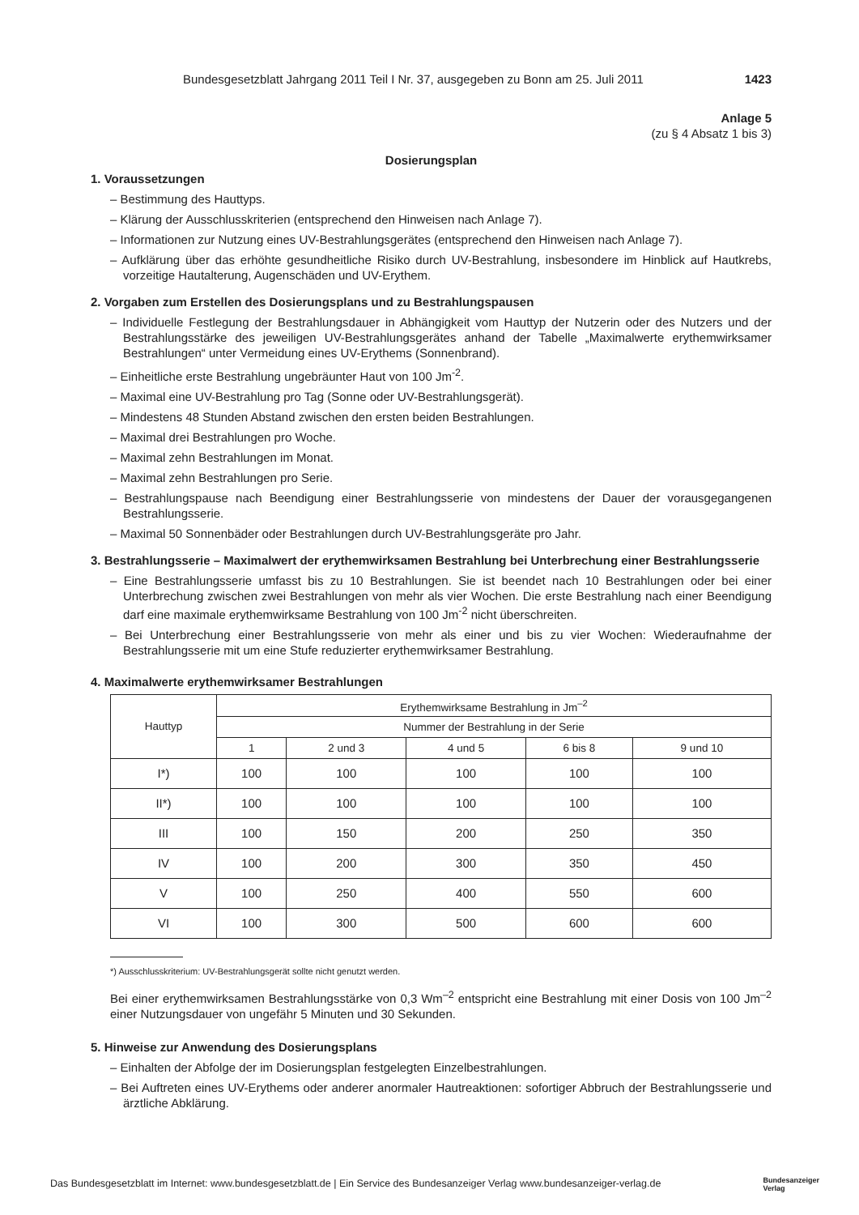Bundesgesetzblatt Jahrgang 2011 Teil I Nr. 37, ausgegeben zu Bonn am 25. Juli 2011 1423
Anlage 5
(zu § 4 Absatz 1 bis 3)
Dosierungsplan
1. Voraussetzungen
– Bestimmung des Hauttyps.
– Klärung der Ausschlusskriterien (entsprechend den Hinweisen nach Anlage 7).
– Informationen zur Nutzung eines UV-Bestrahlungsgerätes (entsprechend den Hinweisen nach Anlage 7).
– Aufklärung über das erhöhte gesundheitliche Risiko durch UV-Bestrahlung, insbesondere im Hinblick auf Hautkrebs, vorzeitige Hautalterung, Augenschäden und UV-Erythem.
2. Vorgaben zum Erstellen des Dosierungsplans und zu Bestrahlungspausen
– Individuelle Festlegung der Bestrahlungsdauer in Abhängigkeit vom Hauttyp der Nutzerin oder des Nutzers und der Bestrahlungsstärke des jeweiligen UV-Bestrahlungsgerätes anhand der Tabelle „Maximalwerte erythemwirksamer Bestrahlungen“ unter Vermeidung eines UV-Erythems (Sonnenbrand).
– Einheitliche erste Bestrahlung ungebräunter Haut von 100 Jm<sup>-2</sup>.
– Maximal eine UV-Bestrahlung pro Tag (Sonne oder UV-Bestrahlungsgerät).
– Mindestens 48 Stunden Abstand zwischen den ersten beiden Bestrahlungen.
– Maximal drei Bestrahlungen pro Woche.
– Maximal zehn Bestrahlungen im Monat.
– Maximal zehn Bestrahlungen pro Serie.
– Bestrahlungspause nach Beendigung einer Bestrahlungsserie von mindestens der Dauer der vorausgegangenen Bestrahlungsserie.
– Maximal 50 Sonnenbäder oder Bestrahlungen durch UV-Bestrahlungsgeräte pro Jahr.
3. Bestrahlungsserie – Maximalwert der erythemwirksamen Bestrahlung bei Unterbrechung einer Bestrahlungsserie
– Eine Bestrahlungsserie umfasst bis zu 10 Bestrahlungen. Sie ist beendet nach 10 Bestrahlungen oder bei einer Unterbrechung zwischen zwei Bestrahlungen von mehr als vier Wochen. Die erste Bestrahlung nach einer Beendigung darf eine maximale erythemwirksame Bestrahlung von 100 Jm<sup>-2</sup> nicht überschreiten.
– Bei Unterbrechung einer Bestrahlungsserie von mehr als einer und bis zu vier Wochen: Wiederaufnahme der Bestrahlungsserie mit um eine Stufe reduzierter erythemwirksamer Bestrahlung.
4. Maximalwerte erythemwirksamer Bestrahlungen
| Hauttyp | Erythemwirksame Bestrahlung in Jm<sup>–2</sup> | | | | |
| --- | --- | --- | --- | --- | --- |
| | Nummer der Bestrahlung in der Serie | | | | |
| | 1 | 2 und 3 | 4 und 5 | 6 bis 8 | 9 und 10 |
| I*) | 100 | 100 | 100 | 100 | 100 |
| II*) | 100 | 100 | 100 | 100 | 100 |
| III | 100 | 150 | 200 | 250 | 350 |
| IV | 100 | 200 | 300 | 350 | 450 |
| V | 100 | 250 | 400 | 550 | 600 |
| VI | 100 | 300 | 500 | 600 | 600 |
*) Ausschlusskriterium: UV-Bestrahlungsgerät sollte nicht genutzt werden.
Bei einer erythemwirksamen Bestrahlungsstärke von 0,3 Wm<sup>–2</sup> entspricht eine Bestrahlung mit einer Dosis von 100 Jm<sup>–2</sup> einer Nutzungsdauer von ungefähr 5 Minuten und 30 Sekunden.
5. Hinweise zur Anwendung des Dosierungsplans
– Einhalten der Abfolge der im Dosierungsplan festgelegten Einzelbestrahlungen.
– Bei Auftreten eines UV-Erythems oder anderer anormaler Hautreaktionen: sofortiger Abbruch der Bestrahlungsserie und ärztliche Abklärung.
Das Bundesgesetzblatt im Internet: www.bundesgesetzblatt.de | Ein Service des Bundesanzeiger Verlag www.bundesanzeiger-verlag.de Bundesanzeiger
Verlag